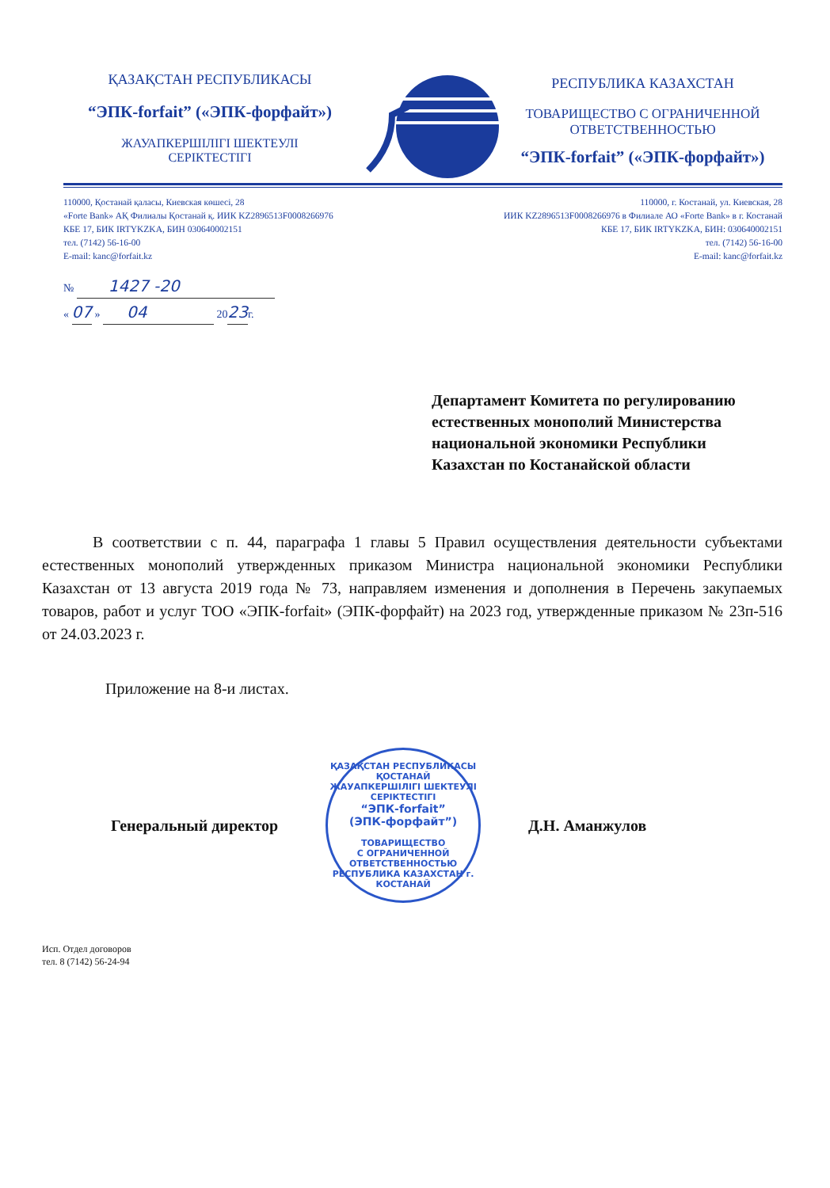ҚАЗАҚСТАН РЕСПУБЛИКАСЫ
“ЭПК-forfait” («ЭПК-форфайт»)
ЖАУАПКЕРШІЛІГІ ШЕКТЕУЛІ
СЕРІКТЕСТІГІ
РЕСПУБЛИКА КАЗАХСТАН
ТОВАРИЩЕСТВО С ОГРАНИЧЕННОЙ
ОТВЕТСТВЕННОСТЬЮ
“ЭПК-forfait” («ЭПК-форфайт»)
110000, Қостанай қаласы, Киевская көшесі, 28
«Forte Bank» АҚ Филиалы Қостанай қ. ИИК KZ2896513F0008266976
КБЕ 17, БИК IRTYKZKA, БИН 030640002151
тел. (7142) 56-16-00
E-mail: kanc@forfait.kz
110000, г. Костанай, ул. Киевская, 28
ИИК KZ2896513F0008266976 в Филиале АО «Forte Bank» в г. Костанай
КБЕ 17, БИК IRTYKZKA, БИН: 030640002151
тел. (7142) 56-16-00
E-mail: kanc@forfait.kz
№ 1427 -20
« 07 » 04 2023г.
Департамент Комитета по регулированию естественных монополий Министерства национальной экономики Республики Казахстан по Костанайской области
В соответствии с п. 44, параграфа 1 главы 5 Правил осуществления деятельности субъектами естественных монополий утвержденных приказом Министра национальной экономики Республики Казахстан от 13 августа 2019 года № 73, направляем изменения и дополнения в Перечень закупаемых товаров, работ и услуг ТОО «ЭПК-forfait» (ЭПК-форфайт) на 2023 год, утвержденные приказом № 23п-516 от 24.03.2023 г.
Приложение на 8-и листах.
Генеральный директор
ҚАЗАҚСТАН РЕСПУБЛИКАСЫ ҚОСТАНАЙ
ЖАУАПКЕРШІЛІГІ ШЕКТЕУЛІ
СЕРІКТЕСТІГІ
“ЭПК-forfait”
(ЭПК-форфайт”)
ТОВАРИЩЕСТВО
С ОГРАНИЧЕННОЙ
ОТВЕТСТВЕННОСТЬЮ
РЕСПУБЛИКА КАЗАХСТАН г. КОСТАНАЙ
Д.Н. Аманжулов
Исп. Отдел договоров
тел. 8 (7142) 56-24-94